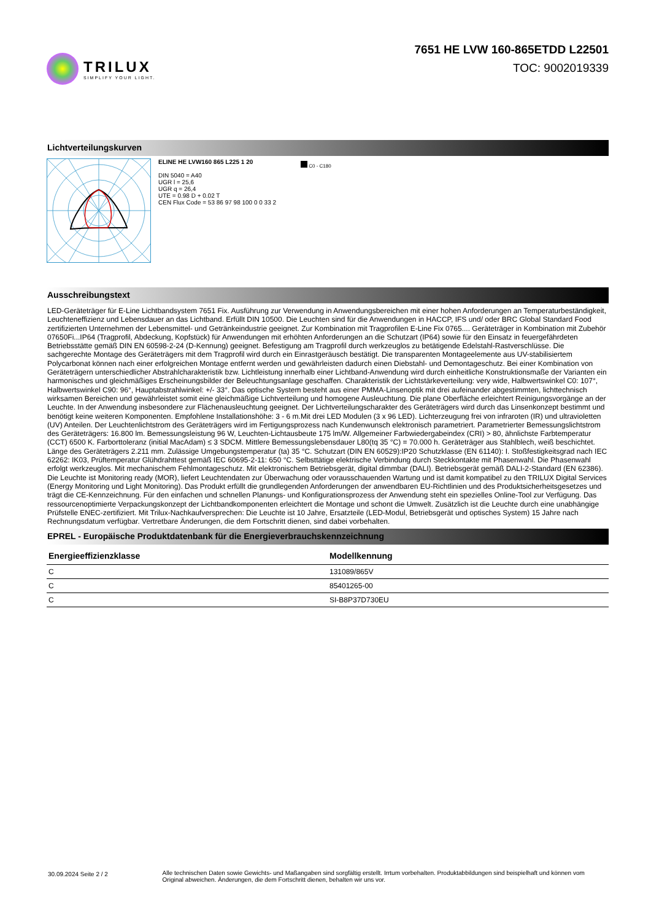TRILUX
SIMPLIFY YOUR LIGHT.
7651 HE LVW 160-865ETDD L22501
TOC: 9002019339
Lichtverteilungskurven
ELINE HE LVW160 865 L225 1 20
DIN 5040 = A40
UGR l = 25,6
UGR q = 26,4
UTE = 0.98 D + 0.02 T
CEN Flux Code = 53 86 97 98 100 0 0 33 2
C0 - C180
Ausschreibungstext
LED-Geräteträger für E-Line Lichtbandsystem 7651 Fix. Ausführung zur Verwendung in Anwendungsbereichen mit einer hohen Anforderungen an Temperaturbeständigkeit, Leuchteneffizienz und Lebensdauer an das Lichtband. Erfüllt DIN 10500. Die Leuchten sind für die Anwendungen in HACCP, IFS und/ oder BRC Global Standard Food zertifizierten Unternehmen der Lebensmittel- und Getränkeindustrie geeignet. Zur Kombination mit Tragprofilen E-Line Fix 0765.... Geräteträger in Kombination mit Zubehör 07650Fi...IP64 (Tragprofil, Abdeckung, Kopfstück) für Anwendungen mit erhöhten Anforderungen an die Schutzart (IP64) sowie für den Einsatz in feuergefährdeten Betriebsstätte gemäß DIN EN 60598-2-24 (D-Kennung) geeignet. Befestigung am Tragprofil durch werkzeuglos zu betätigende Edelstahl-Rastverschlüsse. Die sachgerechte Montage des Geräteträgers mit dem Tragprofil wird durch ein Einrastgeräusch bestätigt. Die transparenten Montageelemente aus UV-stabilisiertem Polycarbonat können nach einer erfolgreichen Montage entfernt werden und gewährleisten dadurch einen Diebstahl- und Demontageschutz. Bei einer Kombination von Geräteträgern unterschiedlicher Abstrahlcharakteristik bzw. Lichtleistung innerhalb einer Lichtband-Anwendung wird durch einheitliche Konstruktionsmaße der Varianten ein harmonisches und gleichmäßiges Erscheinungsbilder der Beleuchtungsanlage geschaffen. Charakteristik der Lichtstärkeverteilung: very wide, Halbwertswinkel C0: 107°, Halbwertswinkel C90: 96°, Hauptabstrahlwinkel: +/- 33°. Das optische System besteht aus einer PMMA-Linsenoptik mit drei aufeinander abgestimmten, lichttechnisch wirksamen Bereichen und gewährleistet somit eine gleichmäßige Lichtverteilung und homogene Ausleuchtung. Die plane Oberfläche erleichtert Reinigungsvorgänge an der Leuchte. In der Anwendung insbesondere zur Flächenausleuchtung geeignet. Der Lichtverteilungscharakter des Geräteträgers wird durch das Linsenkonzept bestimmt und benötigt keine weiteren Komponenten. Empfohlene Installationshöhe: 3 - 6 m.Mit drei LED Modulen (3 x 96 LED). Lichterzeugung frei von infraroten (IR) und ultravioletten (UV) Anteilen. Der Leuchtenlichtstrom des Geräteträgers wird im Fertigungsprozess nach Kundenwunsch elektronisch parametriert. Parametrierter Bemessungslichtstrom des Geräteträgers: 16.800 lm. Bemessungsleistung 96 W, Leuchten-Lichtausbeute 175 lm/W. Allgemeiner Farbwiedergabeindex (CRI) > 80, ähnlichste Farbtemperatur (CCT) 6500 K. Farborttoleranz (initial MacAdam) ≤ 3 SDCM. Mittlere Bemessungslebensdauer L80(tq 35 °C) = 70.000 h. Geräteträger aus Stahlblech, weiß beschichtet. Länge des Geräteträgers 2.211 mm. Zulässige Umgebungstemperatur (ta) 35 °C. Schutzart (DIN EN 60529):IP20 Schutzklasse (EN 61140): I. Stoßfestigkeitsgrad nach IEC 62262: IK03, Prüftemperatur Glühdrahttest gemäß IEC 60695-2-11: 650 °C. Selbsttätige elektrische Verbindung durch Steckkontakte mit Phasenwahl. Die Phasenwahl erfolgt werkzeuglos. Mit mechanischem Fehlmontageschutz. Mit elektronischem Betriebsgerät, digital dimmbar (DALI). Betriebsgerät gemäß DALI-2-Standard (EN 62386). Die Leuchte ist Monitoring ready (MOR), liefert Leuchtendaten zur Überwachung oder vorausschauenden Wartung und ist damit kompatibel zu den TRILUX Digital Services (Energy Monitoring und Light Monitoring). Das Produkt erfüllt die grundlegenden Anforderungen der anwendbaren EU-Richtlinien und des Produktsicherheitsgesetzes und trägt die CE-Kennzeichnung. Für den einfachen und schnellen Planungs- und Konfigurationsprozess der Anwendung steht ein spezielles Online-Tool zur Verfügung. Das ressourcenoptimierte Verpackungskonzept der Lichtbandkomponenten erleichtert die Montage und schont die Umwelt. Zusätzlich ist die Leuchte durch eine unabhängige Prüfstelle ENEC-zertifiziert. Mit Trilux-Nachkaufversprechen: Die Leuchte ist 10 Jahre, Ersatzteile (LED-Modul, Betriebsgerät und optisches System) 15 Jahre nach Rechnungsdatum verfügbar. Vertretbare Änderungen, die dem Fortschritt dienen, sind dabei vorbehalten.
EPREL - Europäische Produktdatenbank für die Energieverbrauchskennzeichnung
| Energieeffizienzklasse | Modellkennung |
| --- | --- |
| C | 131089/865V |
| C | 85401265-00 |
| C | SI-B8P37D730EU |
30.09.2024 Seite 2 / 2 Alle technischen Daten sowie Gewichts- und Maßangaben sind sorgfältig erstellt. Irrtum vorbehalten. Produktabbildungen sind beispielhaft und können vom Original abweichen. Änderungen, die dem Fortschritt dienen, behalten wir uns vor.